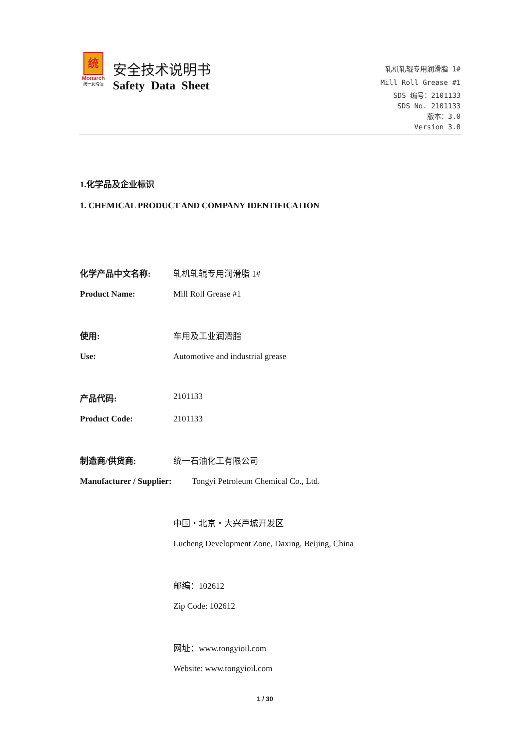统
Monarch
统一润滑油
安全技术说明书
Safety Data Sheet
轧机轧辊专用润滑脂 1#
Mill Roll Grease #1
SDS 编号：2101133
SDS No. 2101133
版本：3.0
Version 3.0
1.化学品及企业标识
1. CHEMICAL PRODUCT AND COMPANY IDENTIFICATION
化学产品中文名称: 轧机轧辊专用润滑脂 1#
Product Name: Mill Roll Grease #1
使用: 车用及工业润滑脂
Use: Automotive and industrial grease
产品代码: 2101133
Product Code: 2101133
制造商/供货商: 统一石油化工有限公司
Manufacturer / Supplier:
Tongyi Petroleum Chemical Co., Ltd.
中国・北京・大兴芦城开发区
Lucheng Development Zone, Daxing, Beijing, China
邮编：102612
Zip Code: 102612
网址：www.tongyioil.com
Website: www.tongyioil.com
1 / 30